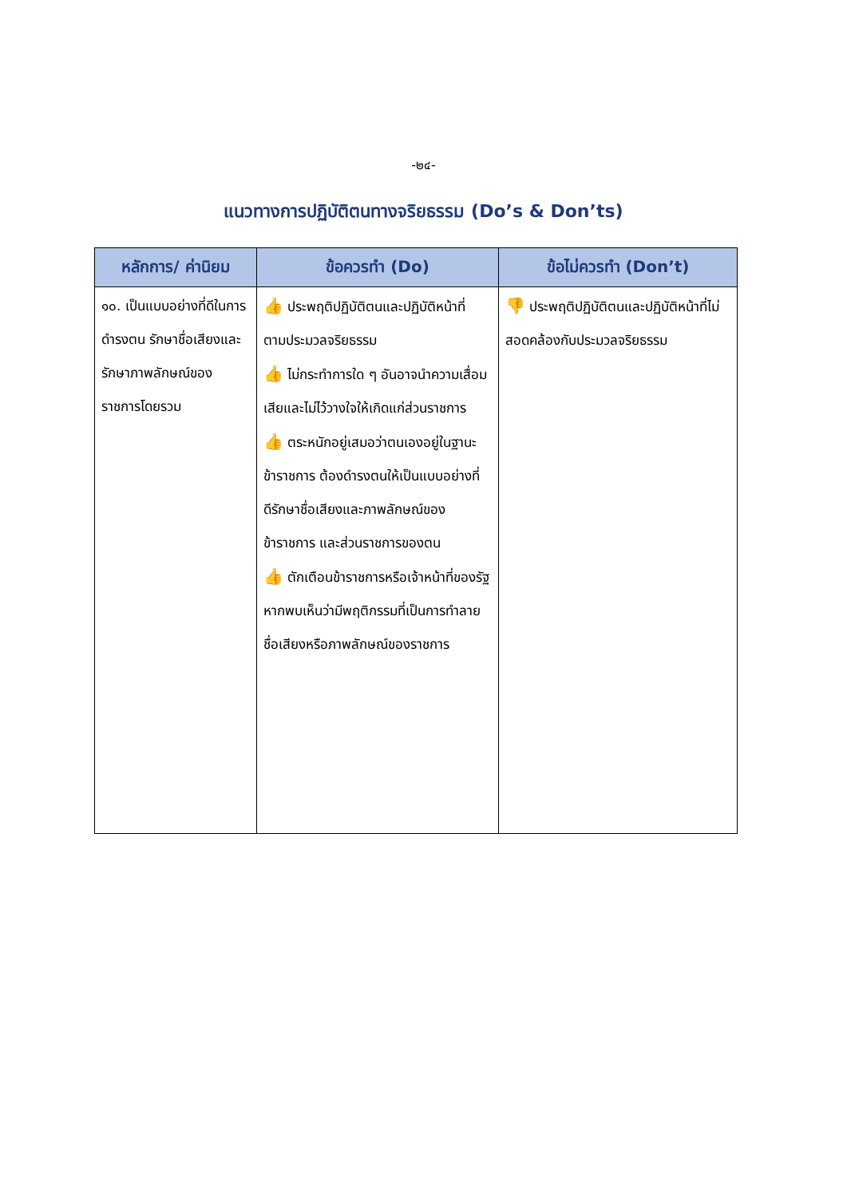-๒๔-
แนวทางการปฏิบัติตนทางจริยธรรม (Do’s & Don’ts)
| หลักการ/ ค่านิยม | ข้อควรทำ (Do) | ข้อไม่ควรทำ (Don’t) |
| --- | --- | --- |
| ๑๐. เป็นแบบอย่างที่ดีในการดำรงตน รักษาชื่อเสียงและรักษาภาพลักษณ์ของ ราชการโดยรวม | 👍 ประพฤติปฏิบัติตนและปฏิบัติหน้าที่ ตามประมวลจริยธรรม 👍 ไม่กระทำการใด ๆ อันอาจนำความเสื่อมเสียและไม่ไว้วางใจให้เกิดแก่ส่วนราชการ 👍 ตระหนักอยู่เสมอว่าตนเองอยู่ในฐานะ ข้าราชการ ต้องดำรงตนให้เป็นแบบอย่างที่ดีรักษาชื่อเสียงและภาพลักษณ์ของข้าราชการ และส่วนราชการของตน 👍 ตักเตือนข้าราชการหรือเจ้าหน้าที่ของรัฐหากพบเห็นว่ามีพฤติกรรมที่เป็นการทำลายชื่อเสียงหรือภาพลักษณ์ของราชการ | 👎 ประพฤติปฏิบัติตนและปฏิบัติหน้าที่ไม่สอดคล้องกับประมวลจริยธรรม |